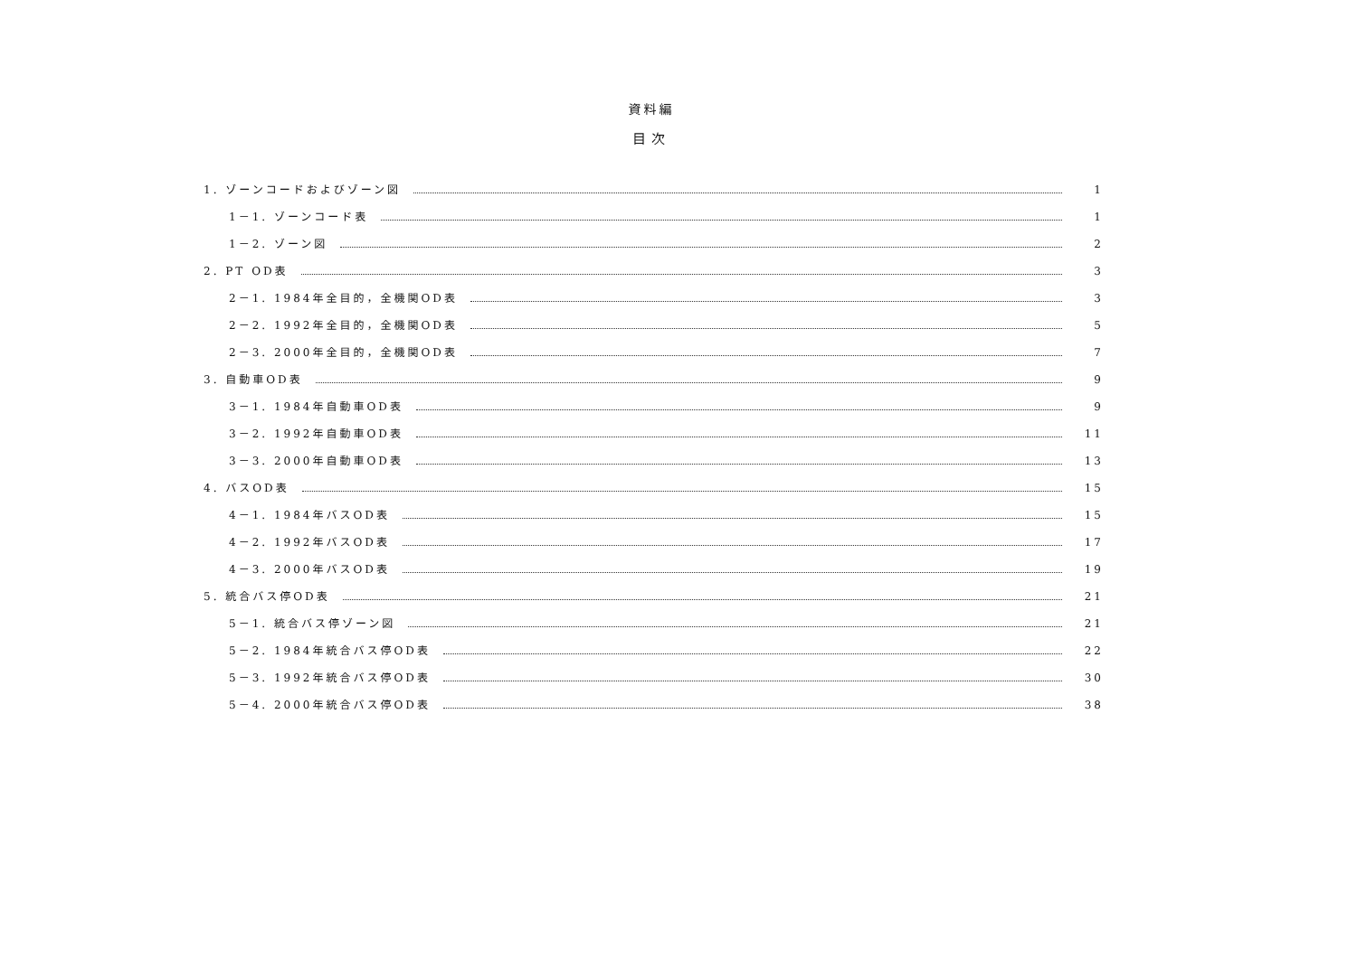資料編
目次
1. ゾーンコードおよびゾーン図 1
1－1. ゾーンコード表 1
1－2. ゾーン図 2
2. PT OD表 3
2－1. 1984年全目的，全機関OD表 3
2－2. 1992年全目的，全機関OD表 5
2－3. 2000年全目的，全機関OD表 7
3. 自動車OD表 9
3－1. 1984年自動車OD表 9
3－2. 1992年自動車OD表 11
3－3. 2000年自動車OD表 13
4. バスOD表 15
4－1. 1984年バスOD表 15
4－2. 1992年バスOD表 17
4－3. 2000年バスOD表 19
5. 統合バス停OD表 21
5－1. 統合バス停ゾーン図 21
5－2. 1984年統合バス停OD表 22
5－3. 1992年統合バス停OD表 30
5－4. 2000年統合バス停OD表 38